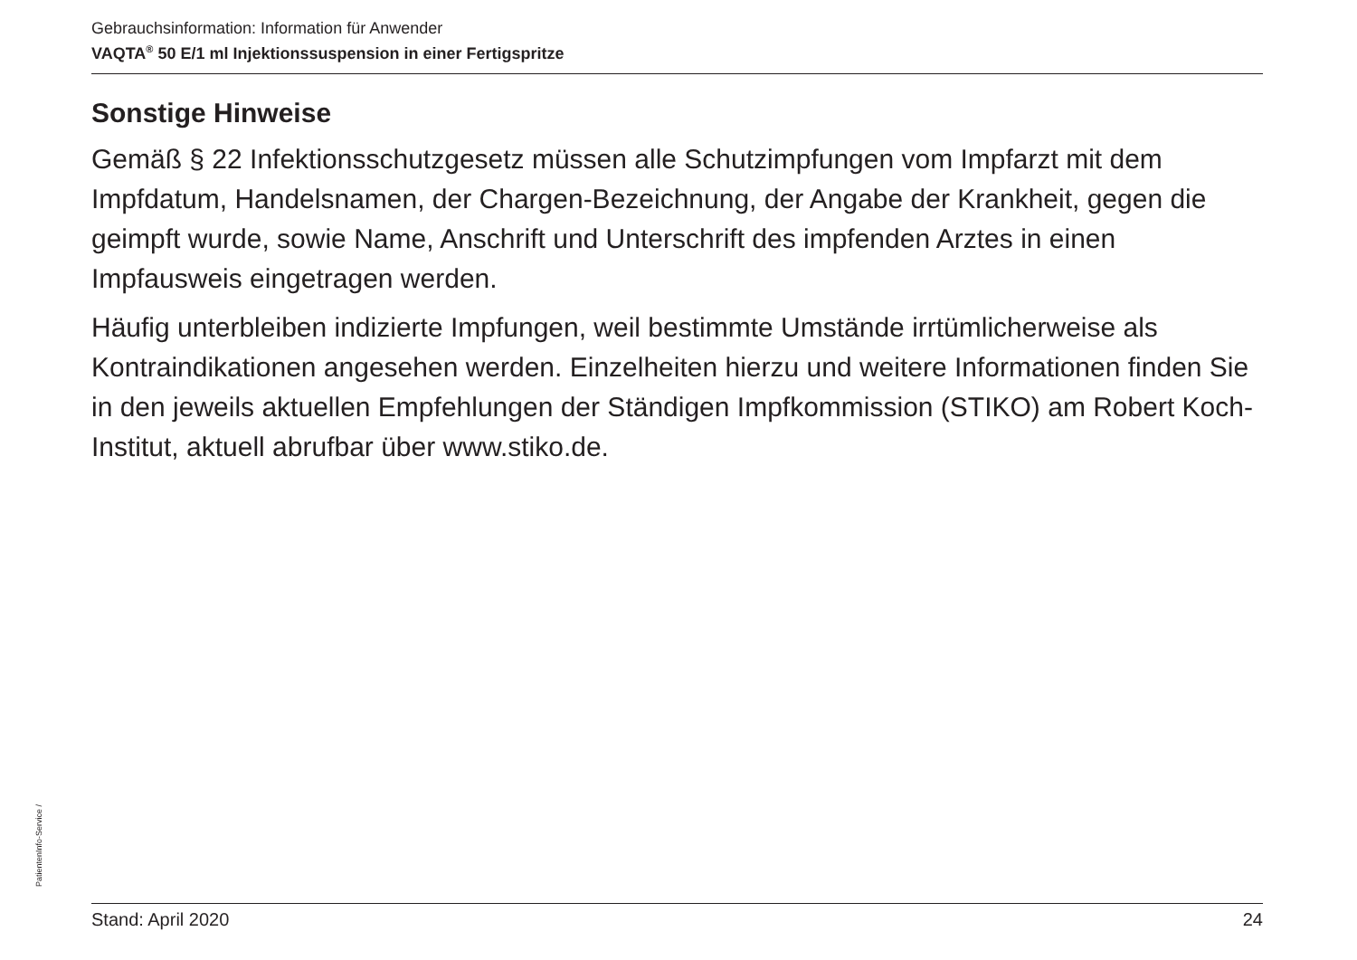Gebrauchsinformation: Information für Anwender
VAQTA<sup>®</sup> 50 E/1 ml Injektionssuspension in einer Fertigspritze
Sonstige Hinweise
Gemäß § 22 Infektionsschutzgesetz müssen alle Schutzimpfungen vom Impfarzt mit dem Impfdatum, Handelsnamen, der Chargen-Bezeichnung, der Angabe der Krankheit, gegen die geimpft wurde, sowie Name, Anschrift und Unterschrift des impfenden Arztes in einen Impfausweis eingetragen werden.
Häufig unterbleiben indizierte Impfungen, weil bestimmte Umstände irrtümlicherweise als Kontraindikationen angesehen werden. Einzelheiten hierzu und weitere Informationen finden Sie in den jeweils aktuellen Empfehlungen der Ständigen Impfkommission (STIKO) am Robert Koch-Institut, aktuell abrufbar über www.stiko.de.
PatientenInfo-Service /
Stand: April 2020 24